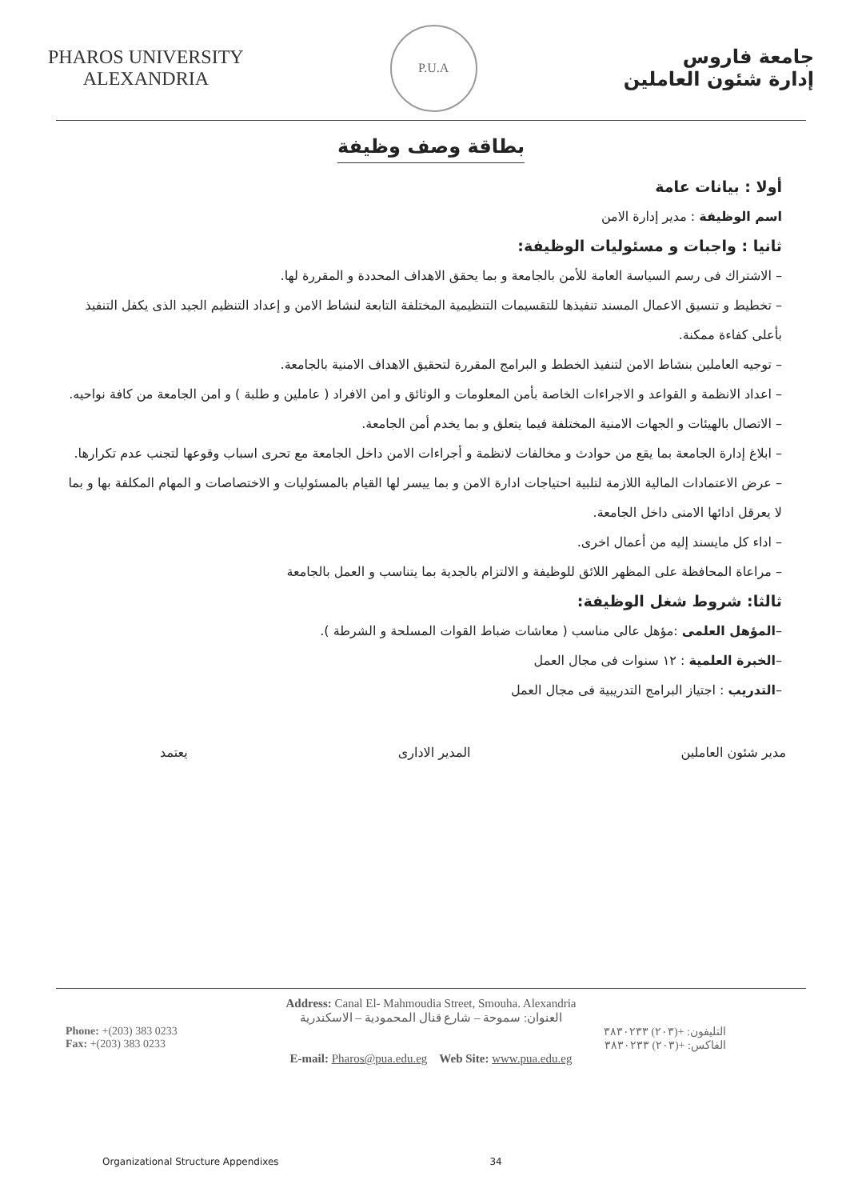PHAROS UNIVERSITY
ALEXANDRIA
P.U.A
جامعة فاروس
إدارة شئون العاملين
بطاقة وصف وظيفة
أولا : بيانات عامة
اسم الوظيفة : مدير إدارة الامن
ثانيا : واجبات و مسئوليات الوظيفة:
– الاشتراك فى رسم السياسة العامة للأمن بالجامعة و بما يحقق الاهداف المحددة و المقررة لها.
– تخطيط و تنسيق الاعمال المسند تنفيذها للتقسيمات التنظيمية المختلفة التابعة لنشاط الامن و إعداد التنظيم الجيد الذى يكفل التنفيذ بأعلى كفاءة ممكنة.
– توجيه العاملين بنشاط الامن لتنفيذ الخطط و البرامج المقررة لتحقيق الاهداف الامنية بالجامعة.
– اعداد الانظمة و القواعد و الاجراءات الخاصة بأمن المعلومات و الوثائق و امن الافراد ( عاملين و طلبة ) و امن الجامعة من كافة نواحيه.
– الاتصال بالهيئات و الجهات الامنية المختلفة فيما يتعلق و بما يخدم أمن الجامعة.
– ابلاغ إدارة الجامعة بما يقع من حوادث و مخالفات لانظمة و أجراءات الامن داخل الجامعة مع تحرى اسباب وقوعها لتجنب عدم تكرارها.
– عرض الاعتمادات المالية اللازمة لتلبية احتياجات ادارة الامن و بما ييسر لها القيام بالمسئوليات و الاختصاصات و المهام المكلفة بها و بما لا يعرقل ادائها الامنى داخل الجامعة.
– اداء كل مايسند إليه من أعمال اخرى.
– مراعاة المحافظة على المظهر اللائق للوظيفة و الالتزام بالجدية بما يتناسب و العمل بالجامعة
ثالثا: شروط شغل الوظيفة:
–المؤهل العلمى :مؤهل عالى مناسب ( معاشات ضباط القوات المسلحة و الشرطة ).
–الخبرة العلمية : ١٢ سنوات فى مجال العمل
–التدريب : اجتياز البرامج التدريبية فى مجال العمل
مدير شئون العاملين المدير الادارى يعتمد
Address: Canal El- Mahmoudia Street, Smouha. Alexandria
العنوان: سموحة – شارع قنال المحمودية – الاسكندرية
Phone: +(203) 383 0233
Fax: +(203) 383 0233
التليفون: +(٢٠٣) ٣٨٣٠٢٣٣
الفاكس: +(٢٠٣) ٣٨٣٠٢٣٣
E-mail: Pharos@pua.edu.eg Web Site: www.pua.edu.eg
Organizational Structure Appendixes 34